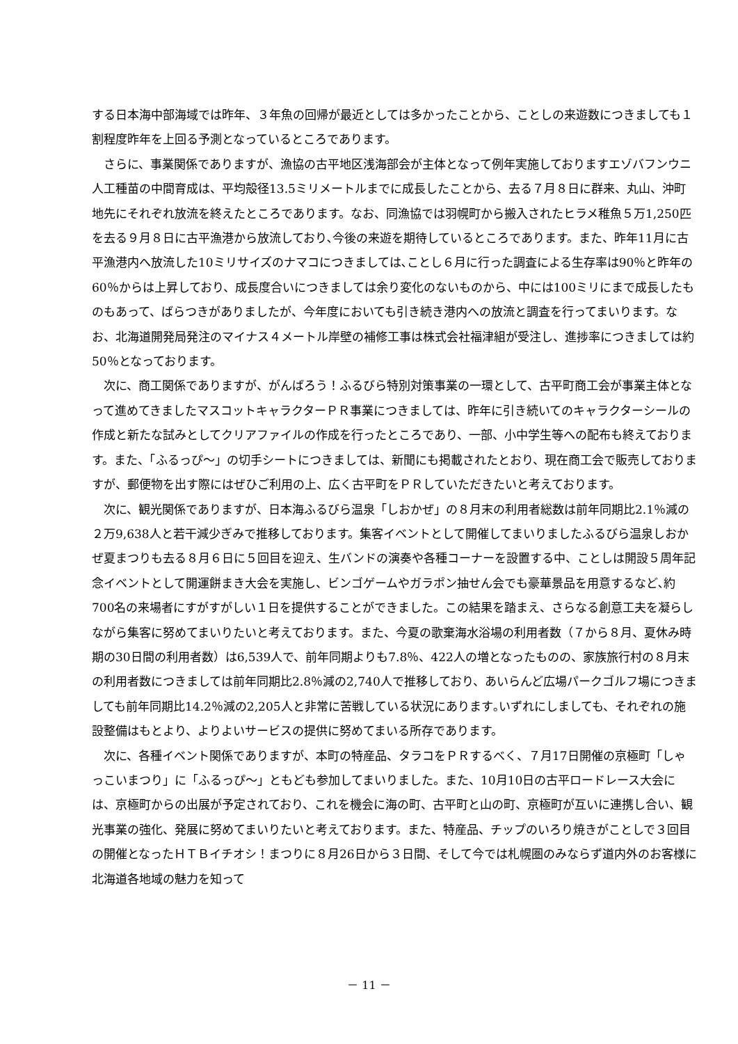する日本海中部海域では昨年、３年魚の回帰が最近としては多かったことから、ことしの来遊数につきましても１割程度昨年を上回る予測となっているところであります。
さらに、事業関係でありますが、漁協の古平地区浅海部会が主体となって例年実施しておりますエゾバフンウニ人工種苗の中間育成は、平均殻径13.5ミリメートルまでに成長したことから、去る７月８日に群来、丸山、沖町地先にそれぞれ放流を終えたところであります。なお、同漁協では羽幌町から搬入されたヒラメ稚魚５万1,250匹を去る９月８日に古平漁港から放流しており､今後の来遊を期待しているところであります。また、昨年11月に古平漁港内へ放流した10ミリサイズのナマコにつきましては､ことし６月に行った調査による生存率は90％と昨年の60％からは上昇しており、成長度合いにつきましては余り変化のないものから、中には100ミリにまで成長したものもあって、ばらつきがありましたが、今年度においても引き続き港内への放流と調査を行ってまいります。なお、北海道開発局発注のマイナス４メートル岸壁の補修工事は株式会社福津組が受注し、進捗率につきましては約50％となっております。
次に、商工関係でありますが、がんばろう！ふるびら特別対策事業の一環として、古平町商工会が事業主体となって進めてきましたマスコットキャラクターＰＲ事業につきましては、昨年に引き続いてのキャラクターシールの作成と新たな試みとしてクリアファイルの作成を行ったところであり、一部、小中学生等への配布も終えております。また、「ふるっぴ～」の切手シートにつきましては、新聞にも掲載されたとおり、現在商工会で販売しておりますが、郵便物を出す際にはぜひご利用の上、広く古平町をＰＲしていただきたいと考えております。
次に、観光関係でありますが、日本海ふるびら温泉「しおかぜ」の８月末の利用者総数は前年同期比2.1％減の２万9,638人と若干減少ぎみで推移しております。集客イベントとして開催してまいりましたふるびら温泉しおかぜ夏まつりも去る８月６日に５回目を迎え、生バンドの演奏や各種コーナーを設置する中、ことしは開設５周年記念イベントとして開運餅まき大会を実施し、ビンゴゲームやガラポン抽せん会でも豪華景品を用意するなど､約700名の来場者にすがすがしい１日を提供することができました。この結果を踏まえ、さらなる創意工夫を凝らしながら集客に努めてまいりたいと考えております。また、今夏の歌棄海水浴場の利用者数（７から８月、夏休み時期の30日間の利用者数）は6,539人で、前年同期よりも7.8％、422人の増となったものの、家族旅行村の８月末の利用者数につきましては前年同期比2.8％減の2,740人で推移しており、あいらんど広場パークゴルフ場につきましても前年同期比14.2％減の2,205人と非常に苦戦している状況にあります｡いずれにしましても、それぞれの施設整備はもとより、よりよいサービスの提供に努めてまいる所存であります。
次に、各種イベント関係でありますが、本町の特産品、タラコをＰＲするべく、７月17日開催の京極町「しゃっこいまつり」に「ふるっぴ～」ともども参加してまいりました。また、10月10日の古平ロードレース大会には、京極町からの出展が予定されており、これを機会に海の町、古平町と山の町、京極町が互いに連携し合い、観光事業の強化、発展に努めてまいりたいと考えております。また、特産品、チップのいろり焼きがことしで３回目の開催となったＨＴＢイチオシ！まつりに８月26日から３日間、そして今では札幌圏のみならず道内外のお客様に北海道各地域の魅力を知って
－ 11 －